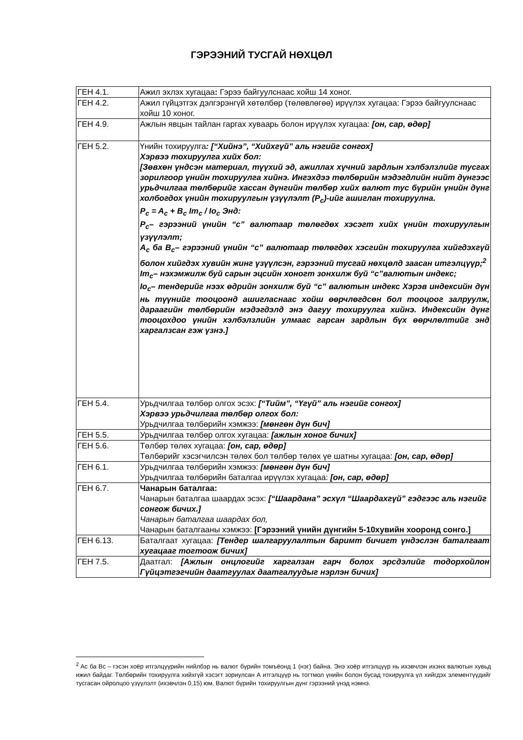ГЭРЭЭНИЙ ТУСГАЙ НӨХЦӨЛ
| ГЕН 4.1. | Ажил эхлэх хугацаа : Гэрээ байгуулснаас хойш 14 хоног. |
| ГЕН 4.2. | Ажил гүйцэтгэх дэлгэрэнгүй хөтөлбөр (төлөвлөгөө) ирүүлэх хугацаа: Гэрээ байгуулснаас хойш 10 хоног. |
| ГЕН 4.9. | Ажлын явцын тайлан гаргах хуваарь болон ирүүлэх хугацаа: [он, сар, өдөр] |
| ГЕН 5.2. | Үнийн тохируулга : [“Хийнэ”, “Хийхгүй” аль нэгийг сонгох] Хэрвээ тохируулга хийх бол: [Зөвхөн үндсэн материал, түүхий эд, ажиллах хүчний зардлын хэлбэлзлийг тусгах зорилгоор үнийн тохируулга хийнэ. Ингэхдээ төлбөрийн мэдэгдлийн нийт дүнгээс урьдчилгаа төлбөрийг хассан дүнгийн төлбөр хийх валют тус бүрийн үнийн дүнг холбогдох үнийн тохируулгын үзүүлэлт (P<sub>c</sub>)-ийг ашиглан тохируулна. P<sub>c</sub> = A<sub>c</sub> + B<sub>c</sub> Im<sub>c</sub> / Io<sub>c</sub> Энд: P<sub>c</sub>– гэрээний үнийн “с” валютаар төлөгдөх хэсэгт хийх үнийн тохируулгын үзүүлэлт; A<sub>c</sub> ба B<sub>c</sub>– гэрээний үнийн “с” валютаар төлөгдөх хэсгийн тохируулга хийгдэхгүй болон хийгдэх хувийн жинг үзүүлсэн, гэрээний тусгай нөхцөлд заасан итгэлцүүр;<sup>2</sup> Im<sub>c</sub>– нэхэмжилж буй сарын эцсийн хоногт зонхилж буй “с”валютын индекс; Io<sub>c</sub>– тендерийг нээх өдрийн зонхилж буй “с” валютын индекс Хэрэв индексийн дүн нь түүнийг тооцоонд ашигласнаас хойш өөрчлөгдсөн бол тооцоог залруулж, дараагийн төлбөрийн мэдэгдэлд энэ дагуу тохируулга хийнэ. Индексийн дүнг тооцохдоо үнийн хэлбэлзлийн улмаас гарсан зардлын бүх өөрчлөлтийг энд харгалзсан гэж үзнэ.] |
| ГЕН 5.4. | Урьдчилгаа төлбөр олгох эсэх: [“Тийм”, “Үгүй” аль нэгийг сонгох] Хэрвээ урьдчилгаа төлбөр олгох бол: Урьдчилгаа төлбөрийн хэмжээ: [мөнгөн дүн бич] |
| ГЕН 5.5. | Урьдчилгаа төлбөр олгох хугацаа: [ажлын хоног бичих] |
| ГЕН 5.6. | Төлбөр төлөх хугацаа: [он, сар, өдөр] Төлбөрийг хэсэгчилсэн төлөх бол төлбөр төлөх үе шатны хугацаа: [он, сар, өдөр] |
| ГЕН 6.1. | Урьдчилгаа төлбөрийн хэмжээ: [мөнгөн дүн бич] Урьдчилгаа төлбөрийн баталгаа ирүүлэх хугацаа: [он, сар, өдөр] |
| ГЕН 6.7. | Чанарын баталгаа: Чанарын баталгаа шаардах эсэх: [“Шаардана” эсхүл “Шаардахгүй” гэдгээс аль нэгийг сонгож бичих.] Чанарын баталгаа шаардах бол, Чанарын баталгааны хэмжээ: [Гэрээний үнийн дүнгийн 5-10хувийн хооронд сонго.] |
| ГЕН 6.13. | Баталгаат хугацаа: [Тендер шалгаруулалтын баримт бичигт үндэслэн баталгаат хугацааг тогтоож бичих] |
| ГЕН 7.5. | Даатгал: [Ажлын онцлогийг харгалзан гарч болох эрсдэлийг тодорхойлон Гүйцэтгэгчийн даатгуулах даатгалуудыг нэрлэн бичих] |
<sup>2</sup> Ac ба Bc – гэсэн хоёр итгэлцүүрийн нийлбэр нь валют бүрийн томъёонд 1 (нэг) байна. Энэ хоёр итгэлцүүр нь ихэвчлэн ихэнх валютын хувьд ижил байдаг. Төлбөрийн тохируулга хийхгүй хэсэгт зориулсан А итгэлцүүр нь тогтмол үнийн болон бусад тохируулга үл хийгдэх элементүүдийг тусгасан ойролцоо үзүүлэлт (ихэвчлэн 0,15) юм. Валют бүрийн тохируулгын дүнг гэрээний үнэд нэмнэ.